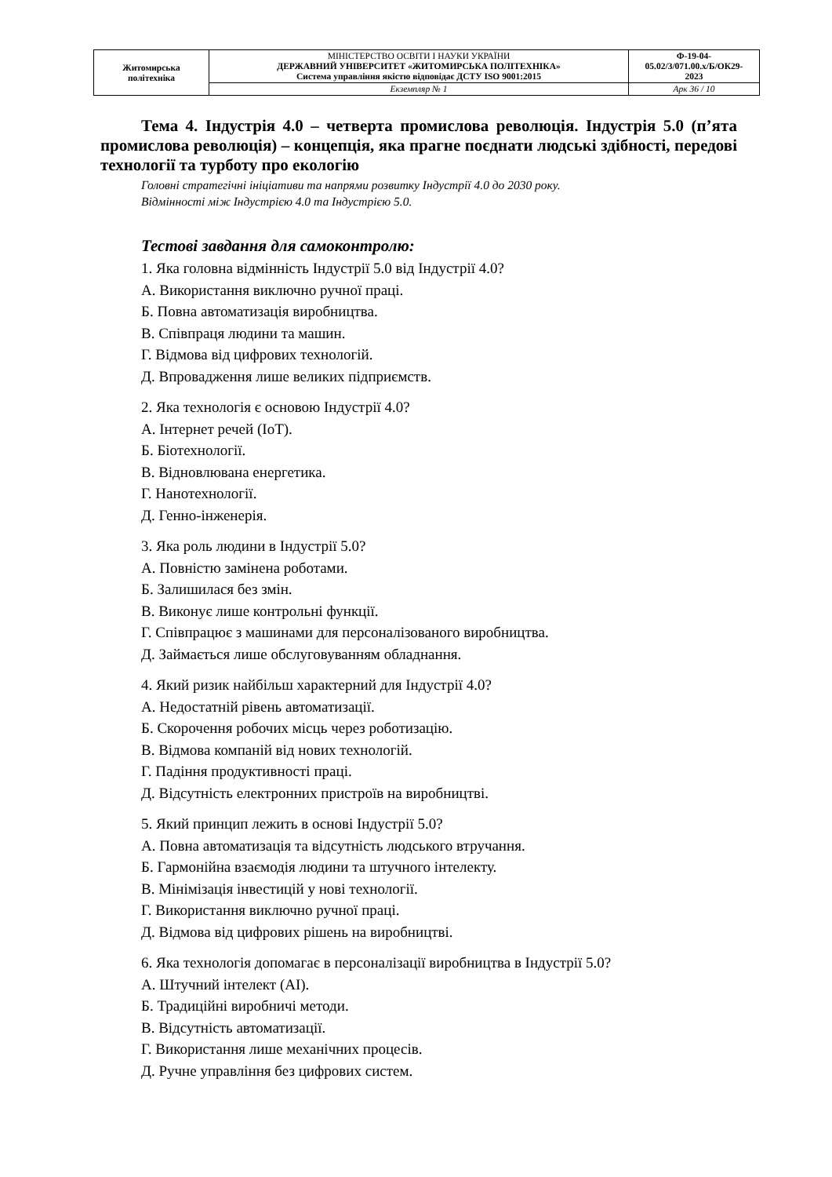| Житомирська політехніка | МІНІСТЕРСТВО ОСВІТИ І НАУКИ УКРАЇНИ ДЕРЖАВНИЙ УНІВЕРСИТЕТ «ЖИТОМИРСЬКА ПОЛІТЕХНІКА» Система управління якістю відповідає ДСТУ ISO 9001:2015 | Ф-19-04- 05.02/3/071.00.х/Б/ОК29- 2023 |
| | Екземпляр № 1 | Арк 36 / 10 |
Тема 4. Індустрія 4.0 – четверта промислова революція. Індустрія 5.0 (п’ята промислова революція) – концепція, яка прагне поєднати людські здібності, передові технології та турботу про екологію
Головні стратегічні ініціативи та напрями розвитку Індустрії 4.0 до 2030 року.
Відмінності між Індустрією 4.0 та Індустрією 5.0.
Тестові завдання для самоконтролю:
1. Яка головна відмінність Індустрії 5.0 від Індустрії 4.0?
А. Використання виключно ручної праці.
Б. Повна автоматизація виробництва.
В. Співпраця людини та машин.
Г. Відмова від цифрових технологій.
Д. Впровадження лише великих підприємств.
2. Яка технологія є основою Індустрії 4.0?
А. Інтернет речей (IoT).
Б. Біотехнології.
В. Відновлювана енергетика.
Г. Нанотехнології.
Д. Генно-інженерія.
3. Яка роль людини в Індустрії 5.0?
А. Повністю замінена роботами.
Б. Залишилася без змін.
В. Виконує лише контрольні функції.
Г. Співпрацює з машинами для персоналізованого виробництва.
Д. Займається лише обслуговуванням обладнання.
4. Який ризик найбільш характерний для Індустрії 4.0?
А. Недостатній рівень автоматизації.
Б. Скорочення робочих місць через роботизацію.
В. Відмова компаній від нових технологій.
Г. Падіння продуктивності праці.
Д. Відсутність електронних пристроїв на виробництві.
5. Який принцип лежить в основі Індустрії 5.0?
А. Повна автоматизація та відсутність людського втручання.
Б. Гармонійна взаємодія людини та штучного інтелекту.
В. Мінімізація інвестицій у нові технології.
Г. Використання виключно ручної праці.
Д. Відмова від цифрових рішень на виробництві.
6. Яка технологія допомагає в персоналізації виробництва в Індустрії 5.0?
А. Штучний інтелект (AI).
Б. Традиційні виробничі методи.
В. Відсутність автоматизації.
Г. Використання лише механічних процесів.
Д. Ручне управління без цифрових систем.